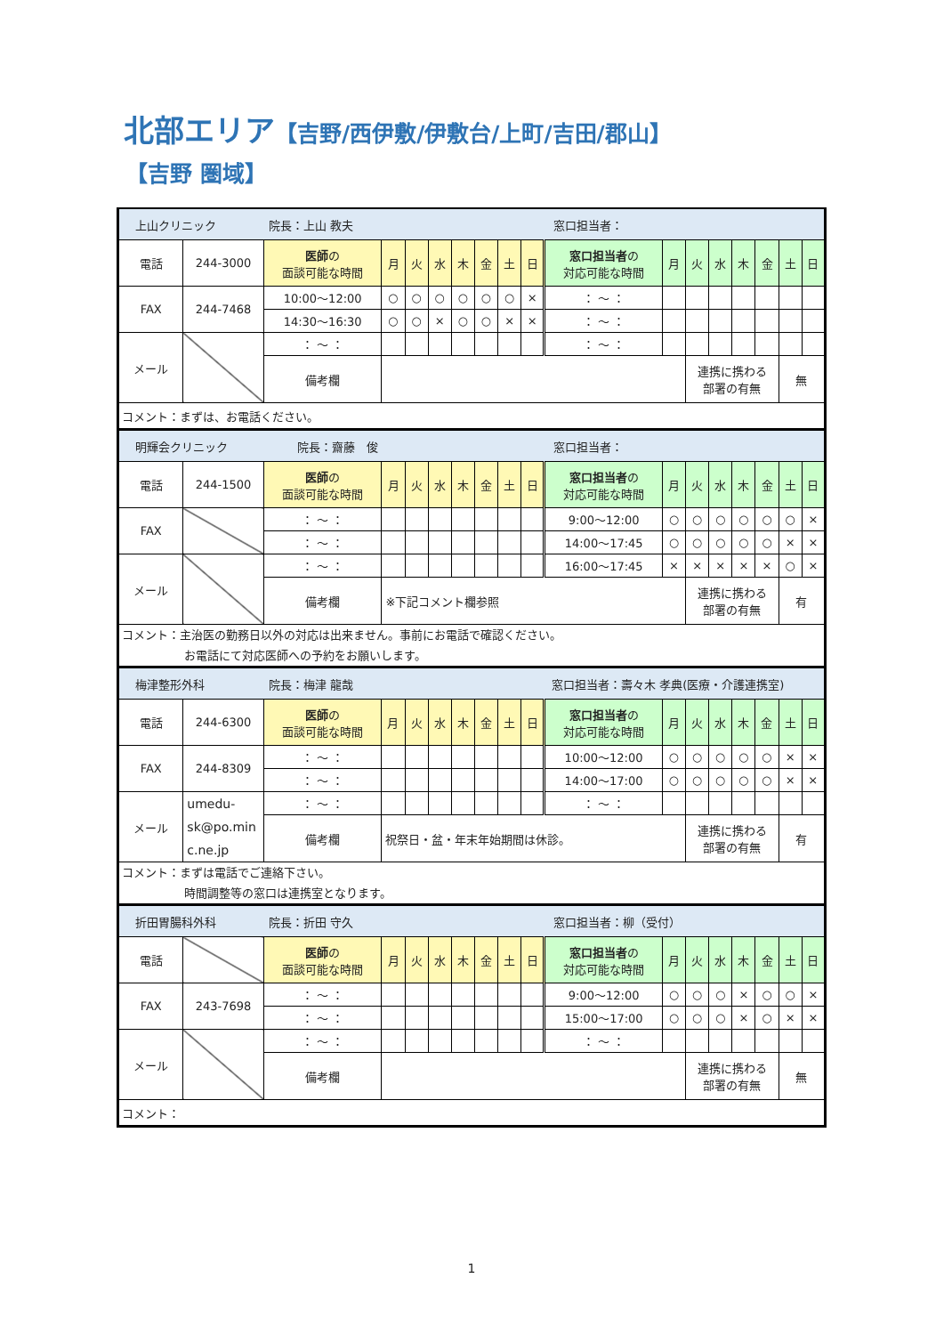北部エリア【吉野/西伊敷/伊敷台/上町/吉田/郡山】
【吉野 圏域】
| 上山クリニック 院長：上山 教夫 窓口担当者： | | | | | | | | | | | | | | | | | |
| 電話 | 244-3000 | 医師 の 面談可能な時間 | 月 | 火 | 水 | 木 | 金 | 土 | 日 | 窓口担当者 の 対応可能な時間 | 月 | 火 | 水 | 木 | 金 | 土 | 日 |
| FAX | 244-7468 | 10:00～12:00 | ○ | ○ | ○ | ○ | ○ | ○ | × | ： ～ ： | | | | | | | |
| | | 14:30～16:30 | ○ | ○ | × | ○ | ○ | × | × | ： ～ ： | | | | | | | |
| メール | | ： ～ ： | | | | | | | | ： ～ ： | | | | | | | |
| | | 備考欄 | | | | | | | | | | 連携に携わる 部署の有無 | | | | 無 | |
| コメント：まずは、お電話ください。 | | | | | | | | | | | | | | | | | |
| 明輝会クリニック 院長：齋藤 俊 窓口担当者： | | | | | | | | | | | | | | | | | |
| 電話 | 244-1500 | 医師 の 面談可能な時間 | 月 | 火 | 水 | 木 | 金 | 土 | 日 | 窓口担当者 の 対応可能な時間 | 月 | 火 | 水 | 木 | 金 | 土 | 日 |
| FAX | | ： ～ ： | | | | | | | | 9:00～12:00 | ○ | ○ | ○ | ○ | ○ | ○ | × |
| | | ： ～ ： | | | | | | | | 14:00～17:45 | ○ | ○ | ○ | ○ | ○ | × | × |
| メール | | ： ～ ： | | | | | | | | 16:00～17:45 | × | × | × | × | × | ○ | × |
| | | 備考欄 | ※下記コメント欄参照 | | | | | | | | | 連携に携わる 部署の有無 | | | | 有 | |
| コメント：主治医の勤務日以外の対応は出来ません。事前にお電話で確認ください。 お電話にて対応医師への予約をお願いします。 | | | | | | | | | | | | | | | | | |
| 梅津整形外科 院長：梅津 龍哉 窓口担当者：壽々木 孝典(医療・介護連携室) | | | | | | | | | | | | | | | | | |
| 電話 | 244-6300 | 医師 の 面談可能な時間 | 月 | 火 | 水 | 木 | 金 | 土 | 日 | 窓口担当者 の 対応可能な時間 | 月 | 火 | 水 | 木 | 金 | 土 | 日 |
| FAX | 244-8309 | ： ～ ： | | | | | | | | 10:00～12:00 | ○ | ○ | ○ | ○ | ○ | × | × |
| | | ： ～ ： | | | | | | | | 14:00～17:00 | ○ | ○ | ○ | ○ | ○ | × | × |
| メール | umedu- sk@po.min c.ne.jp | ： ～ ： | | | | | | | | ： ～ ： | | | | | | | |
| | | 備考欄 | 祝祭日・盆・年末年始期間は休診。 | | | | | | | | | 連携に携わる 部署の有無 | | | | 有 | |
| コメント：まずは電話でご連絡下さい。 時間調整等の窓口は連携室となります。 | | | | | | | | | | | | | | | | | |
| 折田胃腸科外科 院長：折田 守久 窓口担当者：柳（受付） | | | | | | | | | | | | | | | | | |
| 電話 | | 医師 の 面談可能な時間 | 月 | 火 | 水 | 木 | 金 | 土 | 日 | 窓口担当者 の 対応可能な時間 | 月 | 火 | 水 | 木 | 金 | 土 | 日 |
| FAX | 243-7698 | ： ～ ： | | | | | | | | 9:00～12:00 | ○ | ○ | ○ | × | ○ | ○ | × |
| | | ： ～ ： | | | | | | | | 15:00～17:00 | ○ | ○ | ○ | × | ○ | × | × |
| メール | | ： ～ ： | | | | | | | | ： ～ ： | | | | | | | |
| | | 備考欄 | | | | | | | | | | 連携に携わる 部署の有無 | | | | 無 | |
| コメント： | | | | | | | | | | | | | | | | | |
1